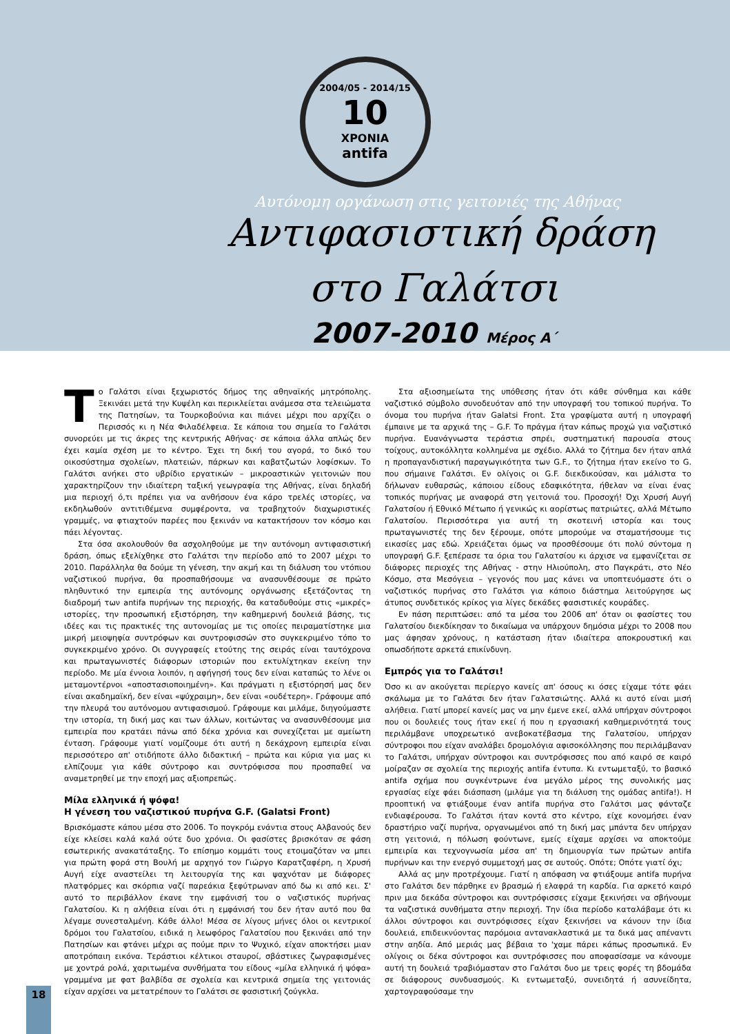2004/05 - 2014/15
10
ΧΡΟΝΙΑ
antifa
Αυτόνομη οργάνωση στις γειτονιές της Αθήνας
Αντιφασιστική δράση
στο Γαλάτσι
2007-2010 Μέρος Α΄
Το Γαλάτσι είναι ξεχωριστός δήμος της αθηναϊκής μητρόπολης. Ξεκινάει μετά την Κυψέλη και περικλείεται ανάμεσα στα τελειώματα της Πατησίων, τα Τουρκοβούνια και πιάνει μέχρι που αρχίζει ο Περισσός κι η Νέα Φιλαδέλφεια. Σε κάποια του σημεία το Γαλάτσι συνορεύει με τις άκρες της κεντρικής Αθήνας· σε κάποια άλλα απλώς δεν έχει καμία σχέση με το κέντρο. Έχει τη δική του αγορά, το δικό του οικοσύστημα σχολείων, πλατειών, πάρκων και καβατζωτών λοφίσκων. Το Γαλάτσι ανήκει στο υβρίδιο εργατικών – μικροαστικών γειτονιών που χαρακτηρίζουν την ιδιαίτερη ταξική γεωγραφία της Αθήνας, είναι δηλαδή μια περιοχή ό,τι πρέπει για να ανθήσουν ένα κάρο τρελές ιστορίες, να εκδηλωθούν αντιτιθέμενα συμφέροντα, να τραβηχτούν διαχωριστικές γραμμές, να φτιαχτούν παρέες που ξεκινάν να κατακτήσουν τον κόσμο και πάει λέγοντας.
Στα όσα ακολουθούν θα ασχοληθούμε με την αυτόνομη αντιφασιστική δράση, όπως εξελίχθηκε στο Γαλάτσι την περίοδο από το 2007 μέχρι το 2010. Παράλληλα θα δούμε τη γένεση, την ακμή και τη διάλυση του ντόπιου ναζιστικού πυρήνα, θα προσπαθήσουμε να ανασυνθέσουμε σε πρώτο πληθυντικό την εμπειρία της αυτόνομης οργάνωσης εξετάζοντας τη διαδρομή των antifa πυρήνων της περιοχής, θα καταδυθούμε στις «μικρές» ιστορίες, την προσωπική εξιστόρηση, την καθημερινή δουλειά βάσης, τις ιδέες και τις πρακτικές της αυτονομίας με τις οποίες πειραματίστηκε μια μικρή μειοψηφία συντρόφων και συντροφισσών στο συγκεκριμένο τόπο το συγκεκριμένο χρόνο. Οι συγγραφείς ετούτης της σειράς είναι ταυτόχρονα και πρωταγωνιστές διάφορων ιστοριών που εκτυλίχτηκαν εκείνη την περίοδο. Με μία έννοια λοιπόν, η αφήγησή τους δεν είναι καταπώς το λένε οι μεταμοντέρνοι «αποστασιοποιημένη». Και πράγματι η εξιστόρησή μας δεν είναι ακαδημαϊκή, δεν είναι «ψύχραιμη», δεν είναι «ουδέτερη». Γράφουμε από την πλευρά του αυτόνομου αντιφασισμού. Γράφουμε και μιλάμε, διηγούμαστε την ιστορία, τη δική μας και των άλλων, κοιτώντας να ανασυνθέσουμε μια εμπειρία που κρατάει πάνω από δέκα χρόνια και συνεχίζεται με αμείωτη ένταση. Γράφουμε γιατί νομίζουμε ότι αυτή η δεκάχρονη εμπειρία είναι περισσότερο απ' οτιδήποτε άλλο διδακτική – πρώτα και κύρια για μας κι ελπίζουμε για κάθε σύντροφο και συντρόφισσα που προσπαθεί να αναμετρηθεί με την εποχή μας αξιοπρεπώς.
Μίλα ελληνικά ή ψόφα!
Η γένεση του ναζιστικού πυρήνα G.F. (Galatsi Front)
Βρισκόμαστε κάπου μέσα στο 2006. Το πογκρόμ ενάντια στους Αλβανούς δεν είχε κλείσει καλά καλά ούτε δυο χρόνια. Οι φασίστες βρισκόταν σε φάση εσωτερικής ανακατάταξης. Το επίσημο κομμάτι τους ετοιμαζόταν να μπει για πρώτη φορά στη Βουλή με αρχηγό τον Γιώργο Καρατζαφέρη, η Χρυσή Αυγή είχε αναστείλει τη λειτουργία της και ψαχνόταν με διάφορες πλατφόρμες και σκόρπια ναζί παρεάκια ξεφύτρωναν από δω κι από κει. Σ' αυτό το περιβάλλον έκανε την εμφάνισή του ο ναζιστικός πυρήνας Γαλατσίου. Κι η αλήθεια είναι ότι η εμφάνισή του δεν ήταν αυτό που θα λέγαμε συνεσταλμένη. Κάθε άλλο! Μέσα σε λίγους μήνες όλοι οι κεντρικοί δρόμοι του Γαλατσίου, ειδικά η λεωφόρος Γαλατσίου που ξεκινάει από την Πατησίων και φτάνει μέχρι ας πούμε πριν το Ψυχικό, είχαν αποκτήσει μιαν αποτρόπαιη εικόνα. Τεράστιοι κέλτικοι σταυροί, σβάστικες ζωγραφισμένες με χοντρά ρολά, χαριτωμένα συνθήματα του είδους «μίλα ελληνικά ή ψόφα» γραμμένα με φατ βαλβίδα σε σχολεία και κεντρικά σημεία της γειτονιάς είχαν αρχίσει να μετατρέπουν το Γαλάτσι σε φασιστική ζούγκλα.
Στα αξιοσημείωτα της υπόθεσης ήταν ότι κάθε σύνθημα και κάθε ναζιστικό σύμβολο συνοδευόταν από την υπογραφή του τοπικού πυρήνα. Το όνομα του πυρήνα ήταν Galatsi Front. Στα γραφίματα αυτή η υπογραφή έμπαινε με τα αρχικά της – G.F. Το πράγμα ήταν κάπως προχώ για ναζιστικό πυρήνα. Ευανάγνωστα τεράστια σπρέι, συστηματική παρουσία στους τοίχους, αυτοκόλλητα κολλημένα με σχέδιο. Αλλά το ζήτημα δεν ήταν απλά η προπαγανδιστική παραγωγικότητα των G.F., το ζήτημα ήταν εκείνο το G. που σήμαινε Γαλάτσι. Εν ολίγοις οι G.F. διεκδικούσαν, και μάλιστα το δήλωναν ευθαρσώς, κάποιου είδους εδαφικότητα, ήθελαν να είναι ένας τοπικός πυρήνας με αναφορά στη γειτονιά του. Προσοχή! Όχι Χρυσή Αυγή Γαλατσίου ή Εθνικό Μέτωπο ή γενικώς κι αορίστως πατριώτες, αλλά Μέτωπο Γαλατσίου. Περισσότερα για αυτή τη σκοτεινή ιστορία και τους πρωταγωνιστές της δεν ξέρουμε, οπότε μπορούμε να σταματήσουμε τις εικασίες μας εδώ. Χρειάζεται όμως να προσθέσουμε ότι πολύ σύντομα η υπογραφή G.F. ξεπέρασε τα όρια του Γαλατσίου κι άρχισε να εμφανίζεται σε διάφορες περιοχές της Αθήνας - στην Ηλιούπολη, στο Παγκράτι, στο Νέο Κόσμο, στα Μεσόγεια – γεγονός που μας κάνει να υποπτευόμαστε ότι ο ναζιστικός πυρήνας στο Γαλάτσι για κάποιο διάστημα λειτούργησε ως άτυπος συνδετικός κρίκος για λίγες δεκάδες φασιστικές κουράδες.
Εν πάση περιπτώσει: από τα μέσα του 2006 απ' όταν οι φασίστες του Γαλατσίου διεκδίκησαν το δικαίωμα να υπάρχουν δημόσια μέχρι το 2008 που μας άφησαν χρόνους, η κατάσταση ήταν ιδιαίτερα αποκρουστική και οπωσδήποτε αρκετά επικίνδυνη.
Εμπρός για το Γαλάτσι!
Όσο κι αν ακούγεται περίεργο κανείς απ' όσους κι όσες είχαμε τότε φάει σκάλωμα με το Γαλάτσι δεν ήταν Γαλατσιώτης. Αλλά κι αυτό είναι μισή αλήθεια. Γιατί μπορεί κανείς μας να μην έμενε εκεί, αλλά υπήρχαν σύντροφοι που οι δουλειές τους ήταν εκεί ή που η εργασιακή καθημερινότητά τους περιλάμβανε υποχρεωτικό ανεβοκατέβασμα της Γαλατσίου, υπήρχαν σύντροφοι που είχαν αναλάβει δρομολόγια αφισοκόλλησης που περιλάμβαναν το Γαλάτσι, υπήρχαν σύντροφοι και συντρόφισσες που από καιρό σε καιρό μοίραζαν σε σχολεία της περιοχής antifa έντυπα. Κι εντωμεταξύ, το βασικό antifa σχήμα που συγκέντρωνε ένα μεγάλο μέρος της συνολικής μας εργασίας είχε φάει διάσπαση (μιλάμε για τη διάλυση της ομάδας antifa!). Η προοπτική να φτιάξουμε έναν antifa πυρήνα στο Γαλάτσι μας φάνταζε ενδιαφέρουσα. Το Γαλάτσι ήταν κοντά στο κέντρο, είχε κονομήσει έναν δραστήριο ναζί πυρήνα, οργανωμένοι από τη δική μας μπάντα δεν υπήρχαν στη γειτονιά, η πόλωση φούντωνε, εμείς είχαμε αρχίσει να αποκτούμε εμπειρία και τεχνογνωσία μέσα απ' τη δημιουργία των πρώτων antifa πυρήνων και την ενεργό συμμετοχή μας σε αυτούς. Οπότε; Οπότε γιατί όχι;
Αλλά ας μην προτρέχουμε. Γιατί η απόφαση να φτιάξουμε antifa πυρήνα στο Γαλάτσι δεν πάρθηκε εν βρασμώ ή ελαφρά τη καρδία. Για αρκετό καιρό πριν μια δεκάδα σύντροφοι και συντρόφισσες είχαμε ξεκινήσει να σβήνουμε τα ναζιστικά συνθήματα στην περιοχή. Την ίδια περίοδο καταλάβαμε ότι κι άλλοι σύντροφοι και συντρόφισσες είχαν ξεκινήσει να κάνουν την ίδια δουλειά, επιδεικνύοντας παρόμοια αντανακλαστικά με τα δικά μας απέναντι στην αηδία. Από μεριάς μας βέβαια το 'χαμε πάρει κάπως προσωπικά. Εν ολίγοις οι δέκα σύντροφοι και συντρόφισσες που αποφασίσαμε να κάνουμε αυτή τη δουλειά τραβιόμασταν στο Γαλάτσι δυο με τρεις φορές τη βδομάδα σε διάφορους συνδυασμούς. Κι εντωμεταξύ, συνειδητά ή ασυνείδητα, χαρτογραφούσαμε την
18